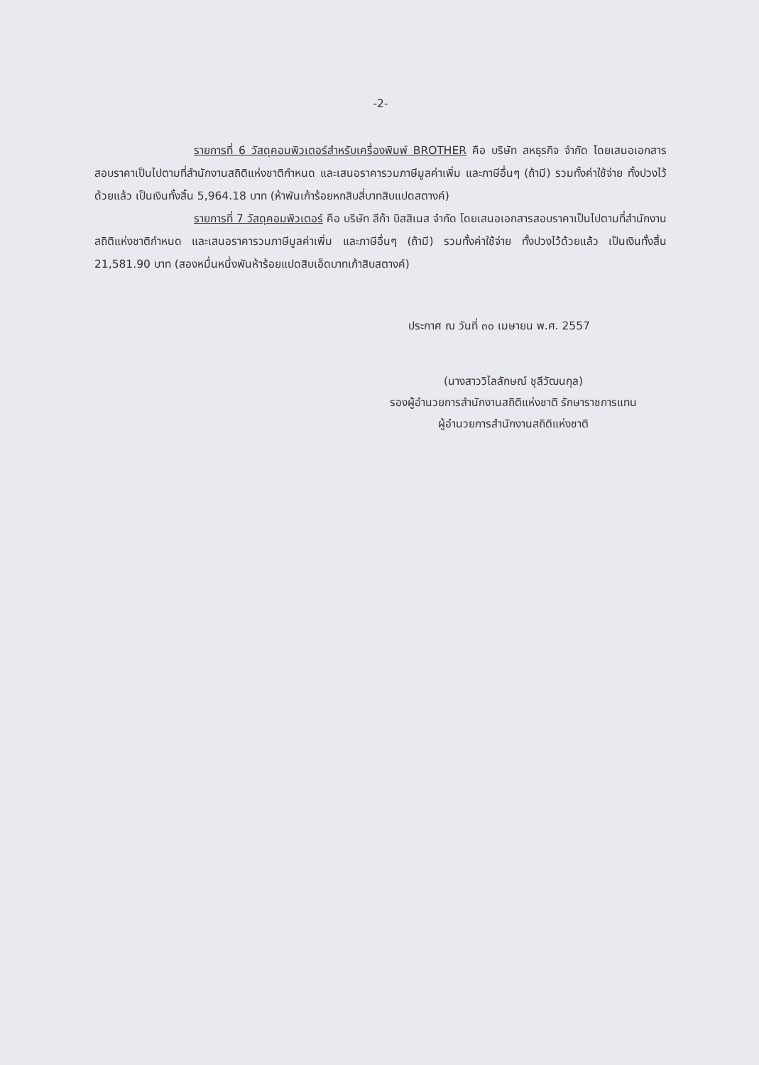-2-
รายการที่ 6 วัสดุคอมพิวเตอร์สำหรับเครื่องพิมพ์ BROTHER คือ บริษัท สหธุรกิจ จำกัด โดยเสนอเอกสารสอบราคาเป็นไปตามที่สำนักงานสถิติแห่งชาติกำหนด และเสนอราคารวมภาษีมูลค่าเพิ่ม และภาษีอื่นๆ (ถ้ามี) รวมทั้งค่าใช้จ่าย ทั้งปวงไว้ด้วยแล้ว เป็นเงินทั้งสิ้น 5,964.18 บาท (ห้าพันเก้าร้อยหกสิบสี่บาทสิบแปดสตางค์)
รายการที่ 7 วัสดุคอมพิวเตอร์ คือ บริษัท ลีก้า บิสสิเนส จำกัด โดยเสนอเอกสารสอบราคาเป็นไปตามที่สำนักงานสถิติแห่งชาติกำหนด และเสนอราคารวมภาษีมูลค่าเพิ่ม และภาษีอื่นๆ (ถ้ามี) รวมทั้งค่าใช้จ่าย ทั้งปวงไว้ด้วยแล้ว เป็นเงินทั้งสิ้น 21,581.90 บาท (สองหมื่นหนึ่งพันห้าร้อยแปดสิบเอ็ดบาทเก้าสิบสตางค์)
ประกาศ ณ วันที่ ๓๐ เมษายน พ.ศ. 2557
(นางสาววิไลลักษณ์ ชุลีวัฒนกุล)
รองผู้อำนวยการสำนักงานสถิติแห่งชาติ รักษาราชการแทน
ผู้อำนวยการสำนักงานสถิติแห่งชาติ